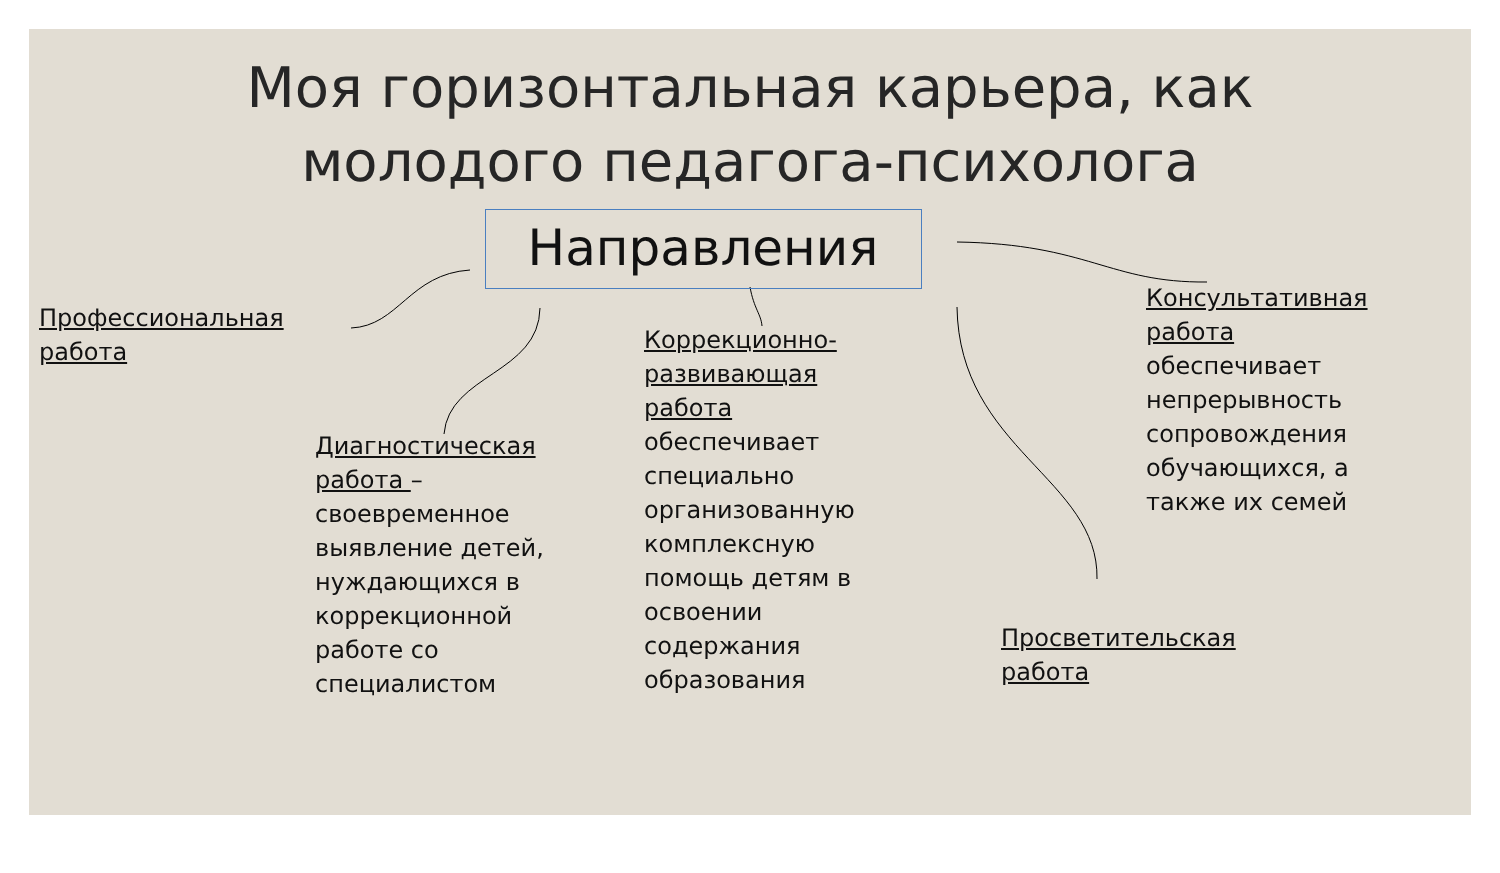Моя горизонтальная карьера, как
молодого педагога-психолога
Направления
Профессиональная
работа
Диагностическая
работа – своевременное выявление детей, нуждающихся в коррекционной работе со специалистом
Коррекционно-
развивающая
работа обеспечивает специально организованную комплексную помощь детям в освоении содержания образования
Просветительская
работа
Консультативная
работа обеспечивает непрерывность сопровождения обучающихся, а также их семей